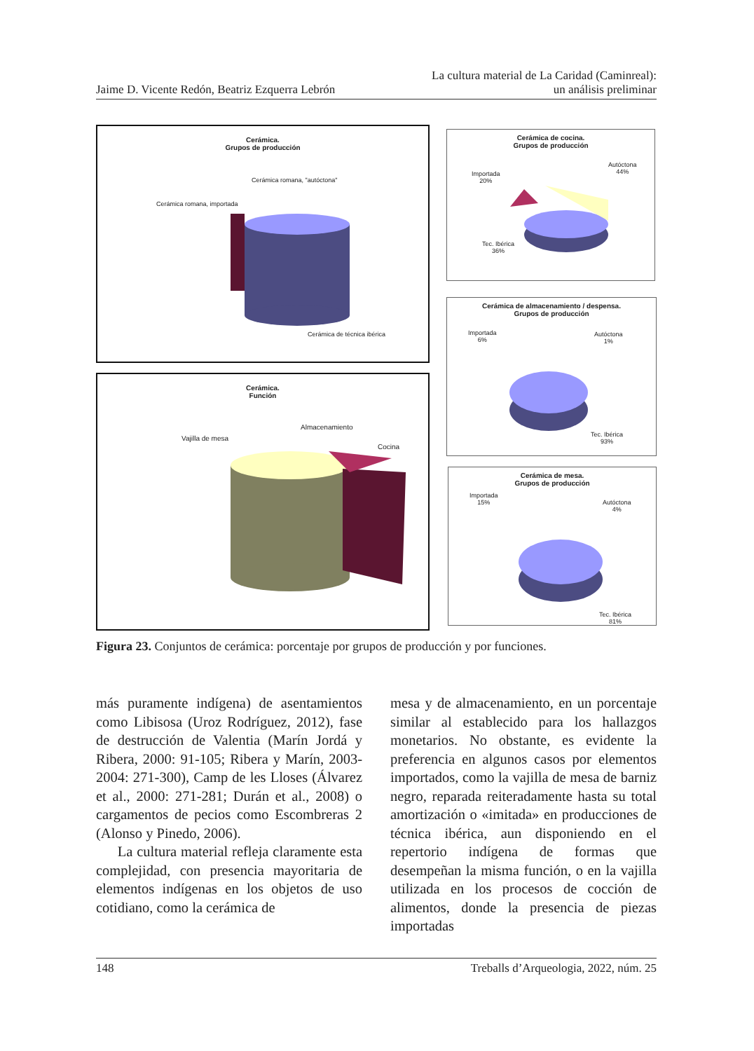Jaime D. Vicente Redón, Beatriz Ezquerra Lebrón La cultura material de La Caridad (Caminreal):
un análisis preliminar
Cerámica.
Grupos de producción
Cerámica romana, "autóctona"
Cerámica romana, importada
Cerámica de técnica ibérica
Cerámica de cocina.
Grupos de producción
Autóctona
44%
Importada
20%
Tec. Ibérica
36%
Cerámica de almacenamiento / despensa.
Grupos de producción
Importada
6%
Autóctona
1%
Tec. Ibérica
93%
Cerámica.
Función
Almacenamiento
Vajilla de mesa
Cocina
Cerámica de mesa.
Grupos de producción
Importada
15%
Autóctona
4%
Tec. Ibérica
81%
Figura 23. Conjuntos de cerámica: porcentaje por grupos de producción y por funciones.
más puramente indígena) de asentamientos como Libisosa (Uroz Rodríguez, 2012), fase de destrucción de Valentia (Marín Jordá y Ribera, 2000: 91-105; Ribera y Marín, 2003-2004: 271-300), Camp de les Lloses (Álvarez et al., 2000: 271-281; Durán et al., 2008) o cargamentos de pecios como Escombreras 2 (Alonso y Pinedo, 2006).
  La cultura material refleja claramente esta complejidad, con presencia mayoritaria de elementos indígenas en los objetos de uso cotidiano, como la cerámica de
mesa y de almacenamiento, en un porcentaje similar al establecido para los hallazgos monetarios. No obstante, es evidente la preferencia en algunos casos por elementos importados, como la vajilla de mesa de barniz negro, reparada reiteradamente hasta su total amortización o «imitada» en producciones de técnica ibérica, aun disponiendo en el repertorio indígena de formas que desempeñan la misma función, o en la vajilla utilizada en los procesos de cocción de alimentos, donde la presencia de piezas importadas
148 Treballs d’Arqueologia, 2022, núm. 25